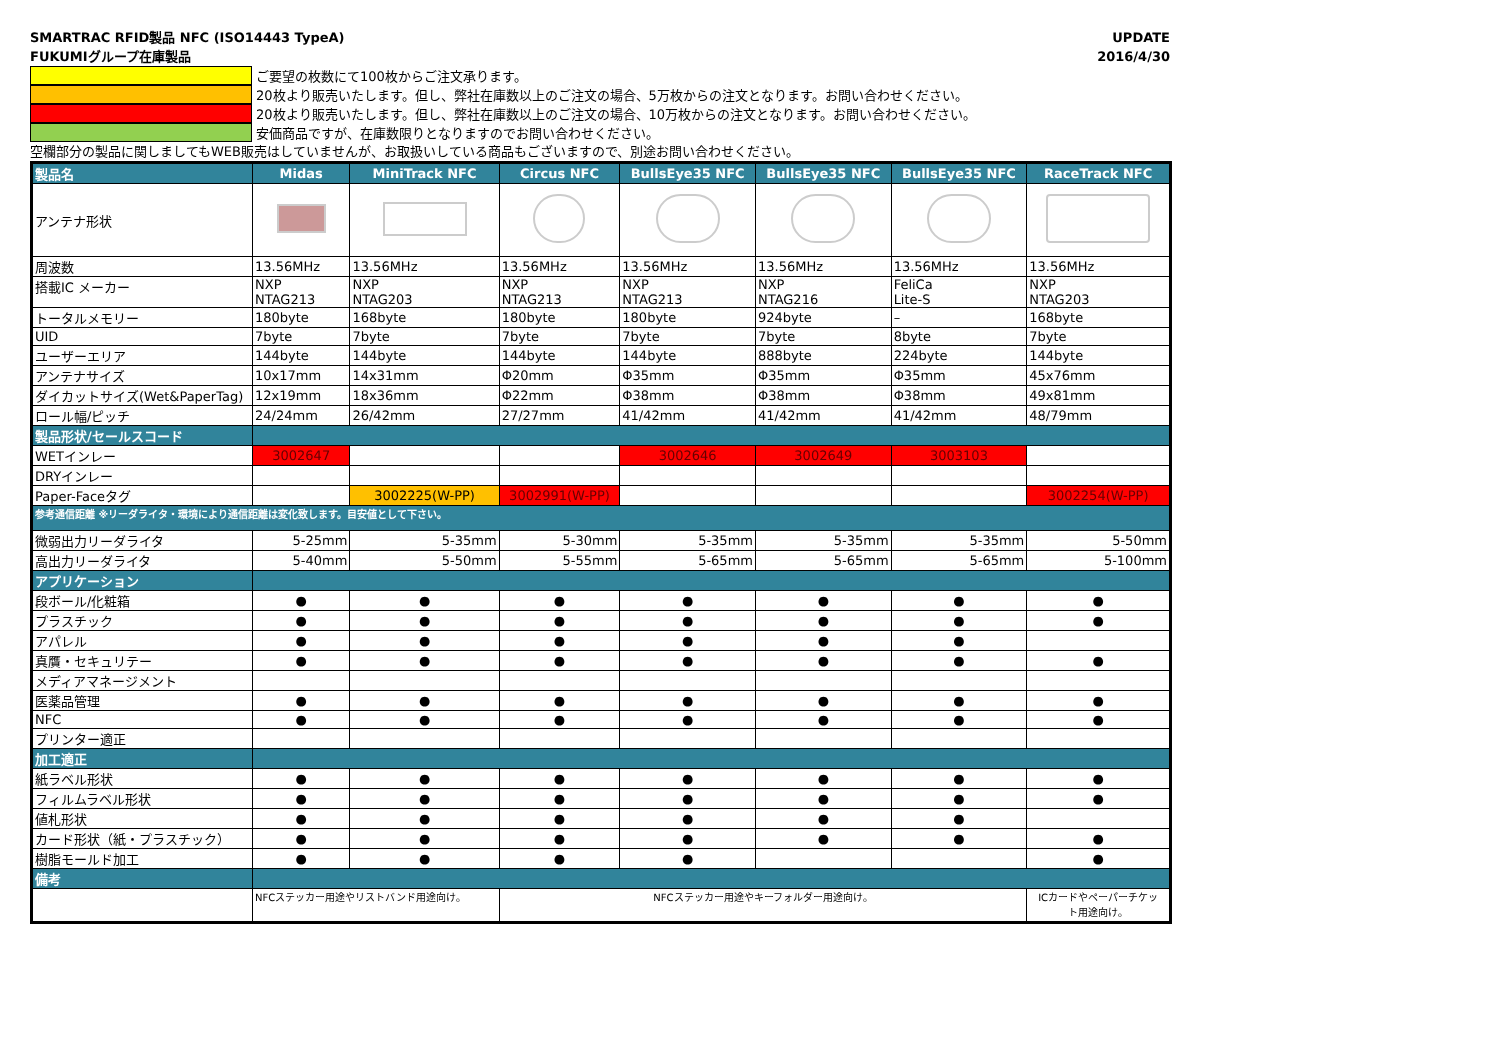SMARTRAC RFID製品 NFC (ISO14443 TypeA)
FUKUMIグループ在庫製品
UPDATE
2016/4/30
ご要望の枚数にて100枚からご注文承ります。
20枚より販売いたします。但し、弊社在庫数以上のご注文の場合、5万枚からの注文となります。お問い合わせください。
20枚より販売いたします。但し、弊社在庫数以上のご注文の場合、10万枚からの注文となります。お問い合わせください。
安価商品ですが、在庫数限りとなりますのでお問い合わせください。
空欄部分の製品に関しましてもWEB販売はしていませんが、お取扱いしている商品もございますので、別途お問い合わせください。
| 製品名 | Midas | MiniTrack NFC | Circus NFC | BullsEye35 NFC | BullsEye35 NFC | BullsEye35 NFC | RaceTrack NFC |
| アンテナ形状 | | | | | | | |
| 周波数 | 13.56MHz | 13.56MHz | 13.56MHz | 13.56MHz | 13.56MHz | 13.56MHz | 13.56MHz |
| 搭載IC メーカー | NXP NTAG213 | NXP NTAG203 | NXP NTAG213 | NXP NTAG213 | NXP NTAG216 | FeliCa Lite-S | NXP NTAG203 |
| トータルメモリー | 180byte | 168byte | 180byte | 180byte | 924byte | – | 168byte |
| UID | 7byte | 7byte | 7byte | 7byte | 7byte | 8byte | 7byte |
| ユーザーエリア | 144byte | 144byte | 144byte | 144byte | 888byte | 224byte | 144byte |
| アンテナサイズ | 10x17mm | 14x31mm | Φ20mm | Φ35mm | Φ35mm | Φ35mm | 45x76mm |
| ダイカットサイズ(Wet&PaperTag) | 12x19mm | 18x36mm | Φ22mm | Φ38mm | Φ38mm | Φ38mm | 49x81mm |
| ロール幅/ピッチ | 24/24mm | 26/42mm | 27/27mm | 41/42mm | 41/42mm | 41/42mm | 48/79mm |
| 製品形状/セールスコード | | | | | | | |
| WETインレー | 3002647 | | | 3002646 | 3002649 | 3003103 | |
| DRYインレー | | | | | | | |
| Paper-Faceタグ | | 3002225(W-PP) | 3002991(W-PP) | | | | 3002254(W-PP) |
| 参考通信距離 ※リーダライタ・環境により通信距離は変化致します。目安値として下さい。 | | | | | | | |
| 微弱出力リーダライタ | 5-25mm | 5-35mm | 5-30mm | 5-35mm | 5-35mm | 5-35mm | 5-50mm |
| 高出力リーダライタ | 5-40mm | 5-50mm | 5-55mm | 5-65mm | 5-65mm | 5-65mm | 5-100mm |
| アプリケーション | | | | | | | |
| 段ボール/化粧箱 | ● | ● | ● | ● | ● | ● | ● |
| プラスチック | ● | ● | ● | ● | ● | ● | ● |
| アパレル | ● | ● | ● | ● | ● | ● | |
| 真贋・セキュリテー | ● | ● | ● | ● | ● | ● | ● |
| メディアマネージメント | | | | | | | |
| 医薬品管理 | ● | ● | ● | ● | ● | ● | ● |
| NFC | ● | ● | ● | ● | ● | ● | ● |
| プリンター適正 | | | | | | | |
| 加工適正 | | | | | | | |
| 紙ラベル形状 | ● | ● | ● | ● | ● | ● | ● |
| フィルムラベル形状 | ● | ● | ● | ● | ● | ● | ● |
| 値札形状 | ● | ● | ● | ● | ● | ● | |
| カード形状（紙・プラスチック） | ● | ● | ● | ● | ● | ● | ● |
| 樹脂モールド加工 | ● | ● | ● | ● | | | ● |
| 備考 | | | | | | | |
| | NFCステッカー用途やリストバンド用途向け。 | | NFCステッカー用途やキーフォルダー用途向け。 | | | | ICカードやペーパーチケッ ト用途向け。 |